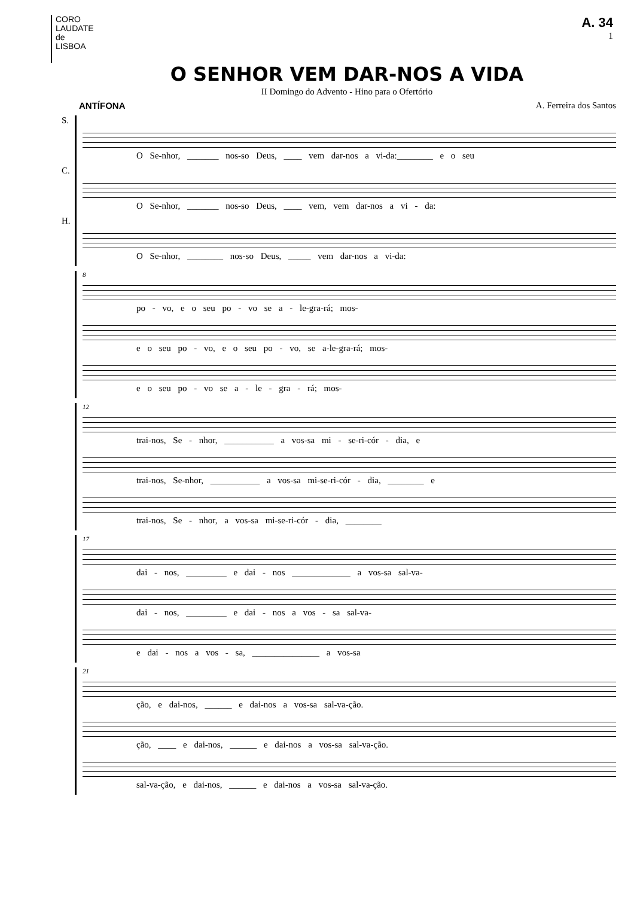CORO
LAUDATE
de
LISBOA
A. 34
1
O SENHOR VEM DAR-NOS A VIDA
II Domingo do Advento - Hino para o Ofertório
ANTÍFONA A. Ferreira dos Santos
S.
O Se-nhor, _______ nos-so Deus, ____ vem dar-nos a vi-da:________ e o seu
C.
O Se-nhor, _______ nos-so Deus, ____ vem, vem dar-nos a vi - da:
H.
O Se-nhor, ________ nos-so Deus, _____ vem dar-nos a vi-da:
8
po - vo, e o seu po - vo se a - le-gra-rá; mos-
e o seu po - vo, e o seu po - vo, se a-le-gra-rá; mos-
e o seu po - vo se a - le - gra - rá; mos-
12
trai-nos, Se - nhor, ___________ a vos-sa mi - se-ri-cór - dia, e
trai-nos, Se-nhor, ___________ a vos-sa mi-se-ri-cór - dia, ________ e
trai-nos, Se - nhor, a vos-sa mi-se-ri-cór - dia, ________
17
dai - nos, _________ e dai - nos _____________ a vos-sa sal-va-
dai - nos, _________ e dai - nos a vos - sa sal-va-
e dai - nos a vos - sa, _______________ a vos-sa
21
ção, e dai-nos, ______ e dai-nos a vos-sa sal-va-ção.
ção, ____ e dai-nos, ______ e dai-nos a vos-sa sal-va-ção.
sal-va-ção, e dai-nos, ______ e dai-nos a vos-sa sal-va-ção.